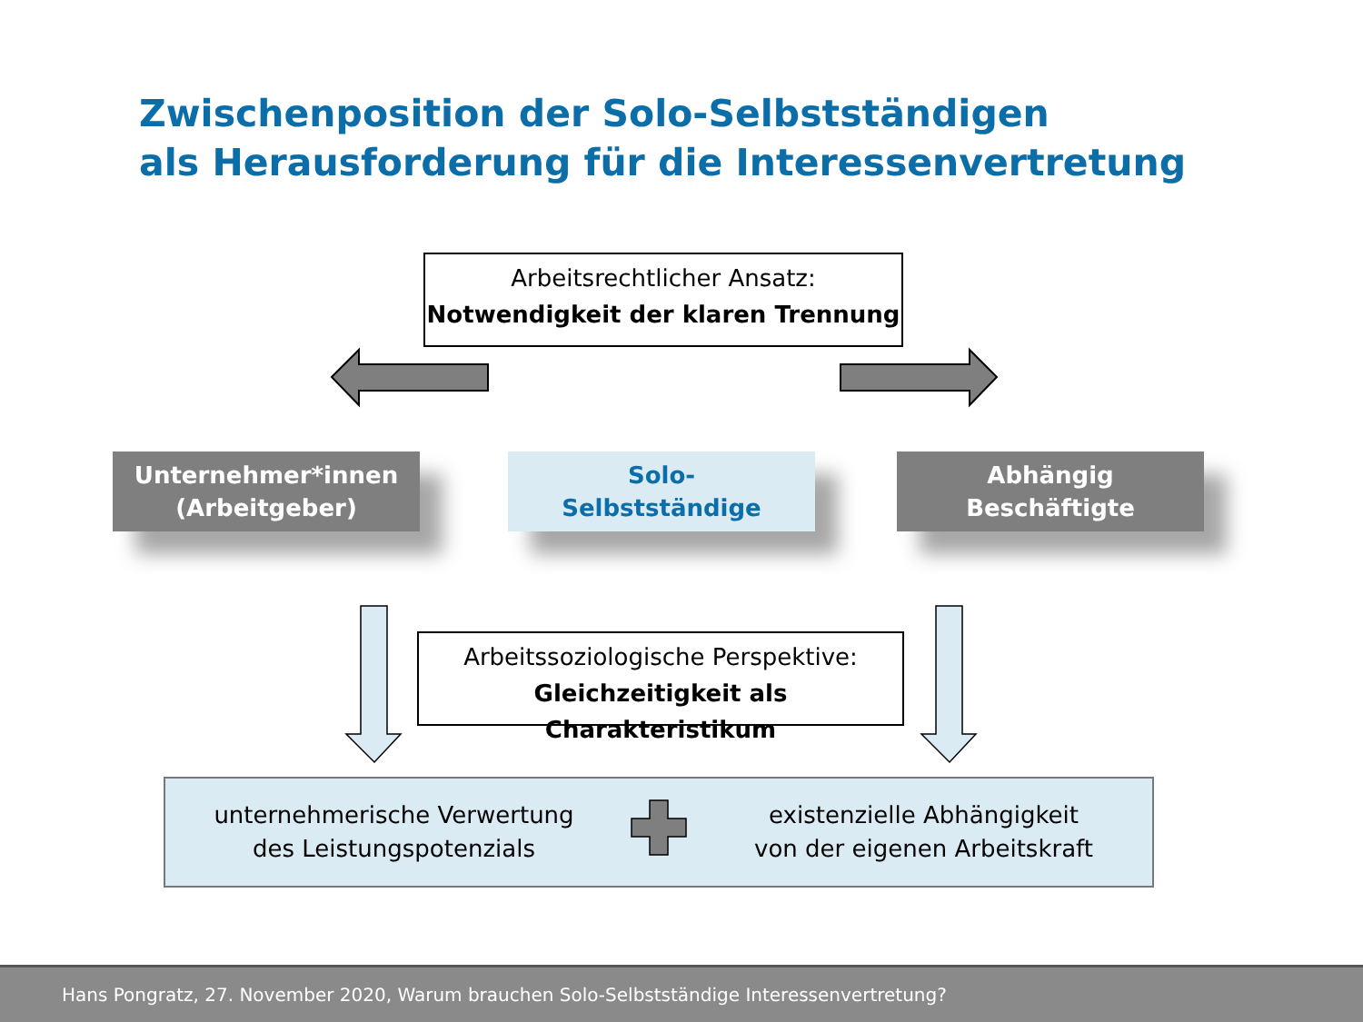Zwischenposition der Solo-Selbstständigen
als Herausforderung für die Interessenvertretung
Arbeitsrechtlicher Ansatz:
Notwendigkeit der klaren Trennung
Unternehmer*innen
(Arbeitgeber)
Solo-
Selbstständige
Abhängig
Beschäftigte
Arbeitssoziologische Perspektive:
Gleichzeitigkeit als Charakteristikum
unternehmerische Verwertung
des Leistungspotenzials
existenzielle Abhängigkeit
von der eigenen Arbeitskraft
Hans Pongratz, 27. November 2020, Warum brauchen Solo-Selbstständige Interessenvertretung?